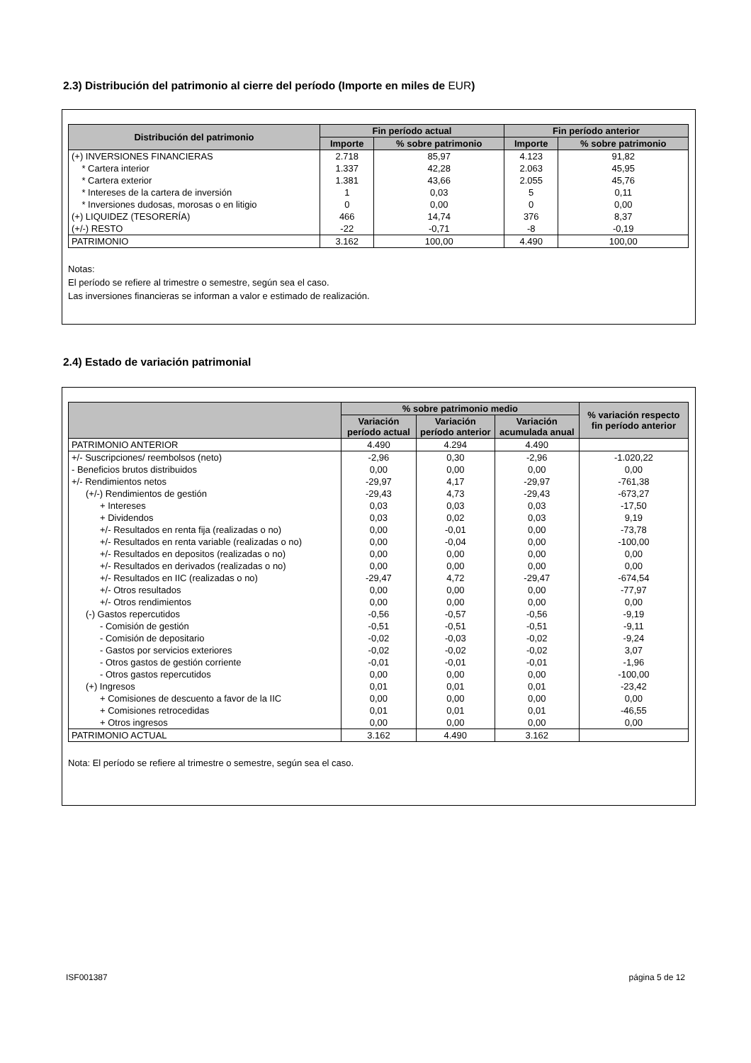2.3) Distribución del patrimonio al cierre del período (Importe en miles de EUR)
| Distribución del patrimonio | Fin período actual | | Fin período anterior | |
| --- | --- | --- | --- | --- |
| | Importe | % sobre patrimonio | Importe | % sobre patrimonio |
| (+) INVERSIONES FINANCIERAS | 2.718 | 85,97 | 4.123 | 91,82 |
| * Cartera interior | 1.337 | 42,28 | 2.063 | 45,95 |
| * Cartera exterior | 1.381 | 43,66 | 2.055 | 45,76 |
| * Intereses de la cartera de inversión | 1 | 0,03 | 5 | 0,11 |
| * Inversiones dudosas, morosas o en litigio | 0 | 0,00 | 0 | 0,00 |
| (+) LIQUIDEZ (TESORERÍA) | 466 | 14,74 | 376 | 8,37 |
| (+/-) RESTO | -22 | -0,71 | -8 | -0,19 |
| PATRIMONIO | 3.162 | 100,00 | 4.490 | 100,00 |
Notas:
El período se refiere al trimestre o semestre, según sea el caso.
Las inversiones financieras se informan a valor e estimado de realización.
2.4) Estado de variación patrimonial
| | % sobre patrimonio medio | | | % variación respecto fin período anterior |
| --- | --- | --- | --- | --- |
| | Variación período actual | Variación período anterior | Variación acumulada anual | |
| PATRIMONIO ANTERIOR | 4.490 | 4.294 | 4.490 | |
| +/- Suscripciones/ reembolsos (neto) | -2,96 | 0,30 | -2,96 | -1.020,22 |
| - Beneficios brutos distribuidos | 0,00 | 0,00 | 0,00 | 0,00 |
| +/- Rendimientos netos | -29,97 | 4,17 | -29,97 | -761,38 |
| (+/-) Rendimientos de gestión | -29,43 | 4,73 | -29,43 | -673,27 |
| + Intereses | 0,03 | 0,03 | 0,03 | -17,50 |
| + Dividendos | 0,03 | 0,02 | 0,03 | 9,19 |
| +/- Resultados en renta fija (realizadas o no) | 0,00 | -0,01 | 0,00 | -73,78 |
| +/- Resultados en renta variable (realizadas o no) | 0,00 | -0,04 | 0,00 | -100,00 |
| +/- Resultados en depositos (realizadas o no) | 0,00 | 0,00 | 0,00 | 0,00 |
| +/- Resultados en derivados (realizadas o no) | 0,00 | 0,00 | 0,00 | 0,00 |
| +/- Resultados en IIC (realizadas o no) | -29,47 | 4,72 | -29,47 | -674,54 |
| +/- Otros resultados | 0,00 | 0,00 | 0,00 | -77,97 |
| +/- Otros rendimientos | 0,00 | 0,00 | 0,00 | 0,00 |
| (-) Gastos repercutidos | -0,56 | -0,57 | -0,56 | -9,19 |
| - Comisión de gestión | -0,51 | -0,51 | -0,51 | -9,11 |
| - Comisión de depositario | -0,02 | -0,03 | -0,02 | -9,24 |
| - Gastos por servicios exteriores | -0,02 | -0,02 | -0,02 | 3,07 |
| - Otros gastos de gestión corriente | -0,01 | -0,01 | -0,01 | -1,96 |
| - Otros gastos repercutidos | 0,00 | 0,00 | 0,00 | -100,00 |
| (+) Ingresos | 0,01 | 0,01 | 0,01 | -23,42 |
| + Comisiones de descuento a favor de la IIC | 0,00 | 0,00 | 0,00 | 0,00 |
| + Comisiones retrocedidas | 0,01 | 0,01 | 0,01 | -46,55 |
| + Otros ingresos | 0,00 | 0,00 | 0,00 | 0,00 |
| PATRIMONIO ACTUAL | 3.162 | 4.490 | 3.162 | |
Nota: El período se refiere al trimestre o semestre, según sea el caso.
ISF001387 página 5 de 12